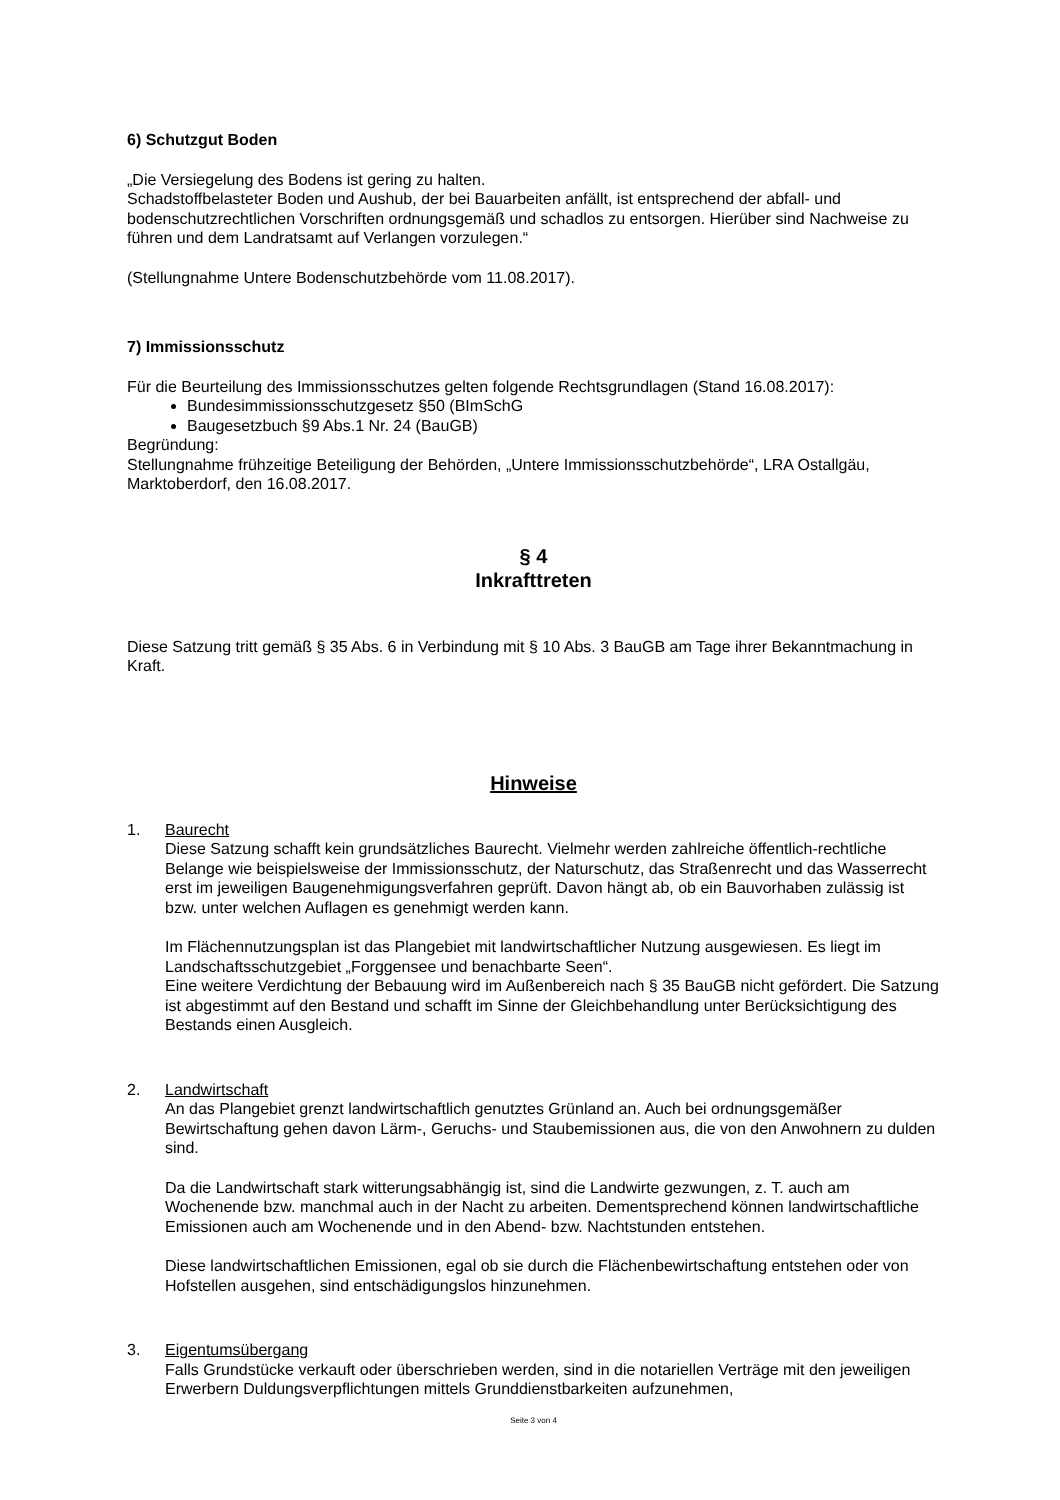6) Schutzgut Boden
„Die Versiegelung des Bodens ist gering zu halten.
Schadstoffbelasteter Boden und Aushub, der bei Bauarbeiten anfällt, ist entsprechend der abfall- und bodenschutzrechtlichen Vorschriften ordnungsgemäß und schadlos zu entsorgen. Hierüber sind Nachweise zu führen und dem Landratsamt auf Verlangen vorzulegen.“
(Stellungnahme Untere Bodenschutzbehörde vom 11.08.2017).
7) Immissionsschutz
Für die Beurteilung des Immissionsschutzes gelten folgende Rechtsgrundlagen (Stand 16.08.2017):
Bundesimmissionsschutzgesetz §50 (BImSchG
Baugesetzbuch §9 Abs.1 Nr. 24 (BauGB)
Begründung:
Stellungnahme frühzeitige Beteiligung der Behörden, „Untere Immissionsschutzbehörde“, LRA Ostallgäu, Marktoberdorf, den 16.08.2017.
§ 4
Inkrafttreten
Diese Satzung tritt gemäß § 35 Abs. 6 in Verbindung mit § 10 Abs. 3 BauGB am Tage ihrer Bekanntmachung in Kraft.
Hinweise
1. Baurecht
Diese Satzung schafft kein grundsätzliches Baurecht. Vielmehr werden zahlreiche öffentlich-rechtliche Belange wie beispielsweise der Immissionsschutz, der Naturschutz, das Straßenrecht und das Wasserrecht erst im jeweiligen Baugenehmigungsverfahren geprüft. Davon hängt ab, ob ein Bauvorhaben zulässig ist bzw. unter welchen Auflagen es genehmigt werden kann.
Im Flächennutzungsplan ist das Plangebiet mit landwirtschaftlicher Nutzung ausgewiesen. Es liegt im Landschaftsschutzgebiet „Forggensee und benachbarte Seen“.
Eine weitere Verdichtung der Bebauung wird im Außenbereich nach § 35 BauGB nicht gefördert. Die Satzung ist abgestimmt auf den Bestand und schafft im Sinne der Gleichbehandlung unter Berücksichtigung des Bestands einen Ausgleich.
2. Landwirtschaft
An das Plangebiet grenzt landwirtschaftlich genutztes Grünland an. Auch bei ordnungsgemäßer Bewirtschaftung gehen davon Lärm-, Geruchs- und Staubemissionen aus, die von den Anwohnern zu dulden sind.
Da die Landwirtschaft stark witterungsabhängig ist, sind die Landwirte gezwungen, z. T. auch am Wochenende bzw. manchmal auch in der Nacht zu arbeiten. Dementsprechend können landwirtschaftliche Emissionen auch am Wochenende und in den Abend- bzw. Nachtstunden entstehen.
Diese landwirtschaftlichen Emissionen, egal ob sie durch die Flächenbewirtschaftung entstehen oder von Hofstellen ausgehen, sind entschädigungslos hinzunehmen.
3. Eigentumsübergang
Falls Grundstücke verkauft oder überschrieben werden, sind in die notariellen Verträge mit den jeweiligen Erwerbern Duldungsverpflichtungen mittels Grunddienstbarkeiten aufzunehmen,
Seite 3 von 4